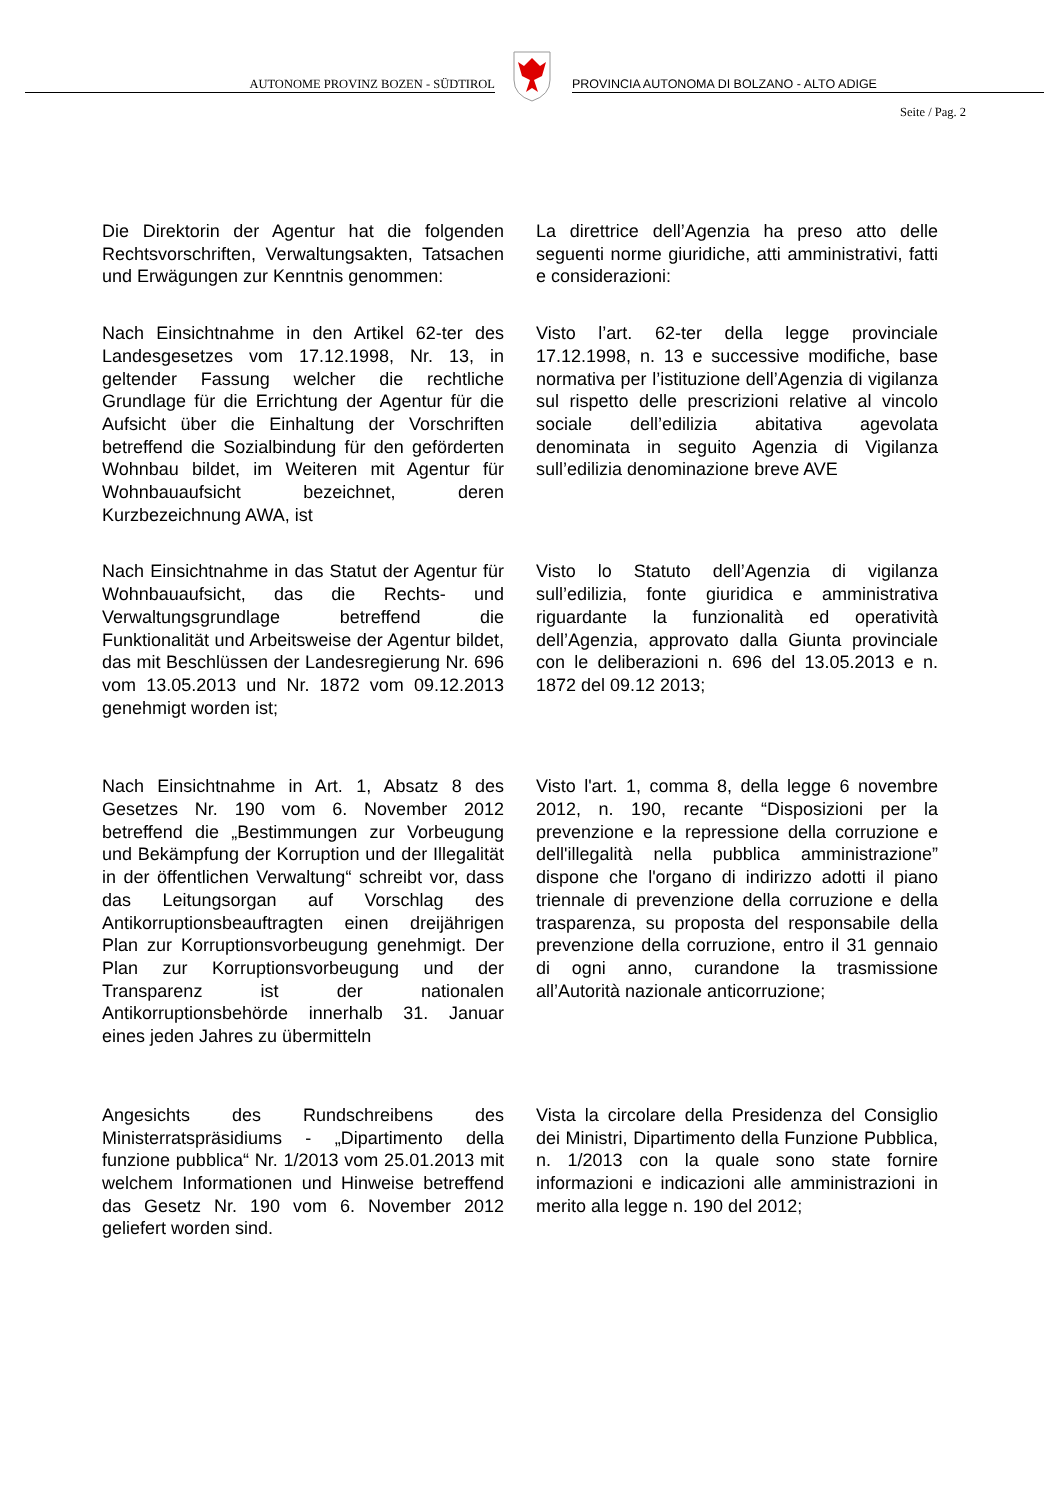AUTONOME PROVINZ BOZEN - SÜDTIROL
PROVINCIA AUTONOMA DI BOLZANO - ALTO ADIGE
Seite / Pag. 2
Die Direktorin der Agentur hat die folgenden Rechtsvorschriften, Verwaltungsakten, Tatsachen und Erwägungen zur Kenntnis genommen:
La direttrice dell’Agenzia ha preso atto delle seguenti norme giuridiche, atti amministrativi, fatti e considerazioni:
Nach Einsichtnahme in den Artikel 62-ter des Landesgesetzes vom 17.12.1998, Nr. 13, in geltender Fassung welcher die rechtliche Grundlage für die Errichtung der Agentur für die Aufsicht über die Einhaltung der Vorschriften betreffend die Sozialbindung für den geförderten Wohnbau bildet, im Weiteren mit Agentur für Wohnbauaufsicht bezeichnet, deren Kurzbezeichnung AWA, ist
Visto l’art. 62-ter della legge provinciale 17.12.1998, n. 13 e successive modifiche, base normativa per l’istituzione dell’Agenzia di vigilanza sul rispetto delle prescrizioni relative al vincolo sociale dell’edilizia abitativa agevolata denominata in seguito Agenzia di Vigilanza sull’edilizia denominazione breve AVE
Nach Einsichtnahme in das Statut der Agentur für Wohnbauaufsicht, das die Rechts- und Verwaltungsgrundlage betreffend die Funktionalität und Arbeitsweise der Agentur bildet, das mit Beschlüssen der Landesregierung Nr. 696 vom 13.05.2013 und Nr. 1872 vom 09.12.2013 genehmigt worden ist;
Visto lo Statuto dell’Agenzia di vigilanza sull’edilizia, fonte giuridica e amministrativa riguardante la funzionalità ed operatività dell’Agenzia, approvato dalla Giunta provinciale con le deliberazioni n. 696 del 13.05.2013 e n. 1872 del 09.12 2013;
Nach Einsichtnahme in Art. 1, Absatz 8 des Gesetzes Nr. 190 vom 6. November 2012 betreffend die „Bestimmungen zur Vorbeugung und Bekämpfung der Korruption und der Illegalität in der öffentlichen Verwaltung“ schreibt vor, dass das Leitungsorgan auf Vorschlag des Antikorruptionsbeauftragten einen dreijährigen Plan zur Korruptionsvorbeugung genehmigt. Der Plan zur Korruptionsvorbeugung und der Transparenz ist der nationalen Antikorruptionsbehörde innerhalb 31. Januar eines jeden Jahres zu übermitteln
Visto l'art. 1, comma 8, della legge 6 novembre 2012, n. 190, recante “Disposizioni per la prevenzione e la repressione della corruzione e dell'illegalità nella pubblica amministrazione” dispone che l'organo di indirizzo adotti il piano triennale di prevenzione della corruzione e della trasparenza, su proposta del responsabile della prevenzione della corruzione, entro il 31 gennaio di ogni anno, curandone la trasmissione all’Autorità nazionale anticorruzione;
Angesichts des Rundschreibens des Ministerratspräsidiums - „Dipartimento della funzione pubblica“ Nr. 1/2013 vom 25.01.2013 mit welchem Informationen und Hinweise betreffend das Gesetz Nr. 190 vom 6. November 2012 geliefert worden sind.
Vista la circolare della Presidenza del Consiglio dei Ministri, Dipartimento della Funzione Pubblica, n. 1/2013 con la quale sono state fornire informazioni e indicazioni alle amministrazioni in merito alla legge n. 190 del 2012;